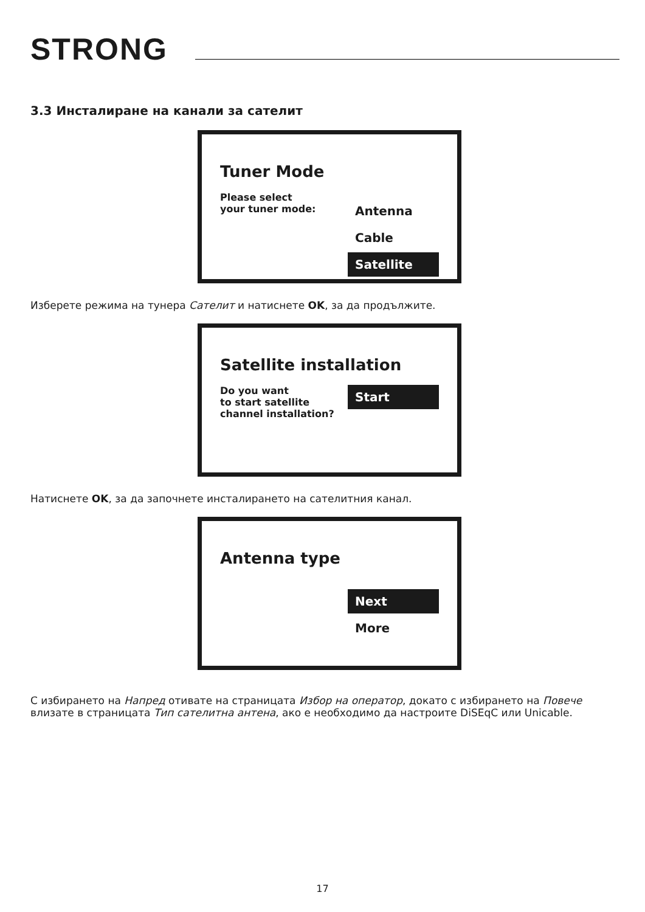STRONG
3.3 Инсталиране на канали за сателит
Tuner Mode
Please select
your tuner mode:
Antenna
Cable
Satellite
Изберете режима на тунера Сателит и натиснете OK, за да продължите.
Satellite installation
Do you want
to start satellite
channel installation?
Start
Натиснете OK, за да започнете инсталирането на сателитния канал.
Antenna type
Next
More
С избирането на Напред отивате на страницата Избор на оператор, докато с избирането на Повече влизате в страницата Тип сателитна антена, ако е необходимо да настроите DiSEqC или Unicable.
17